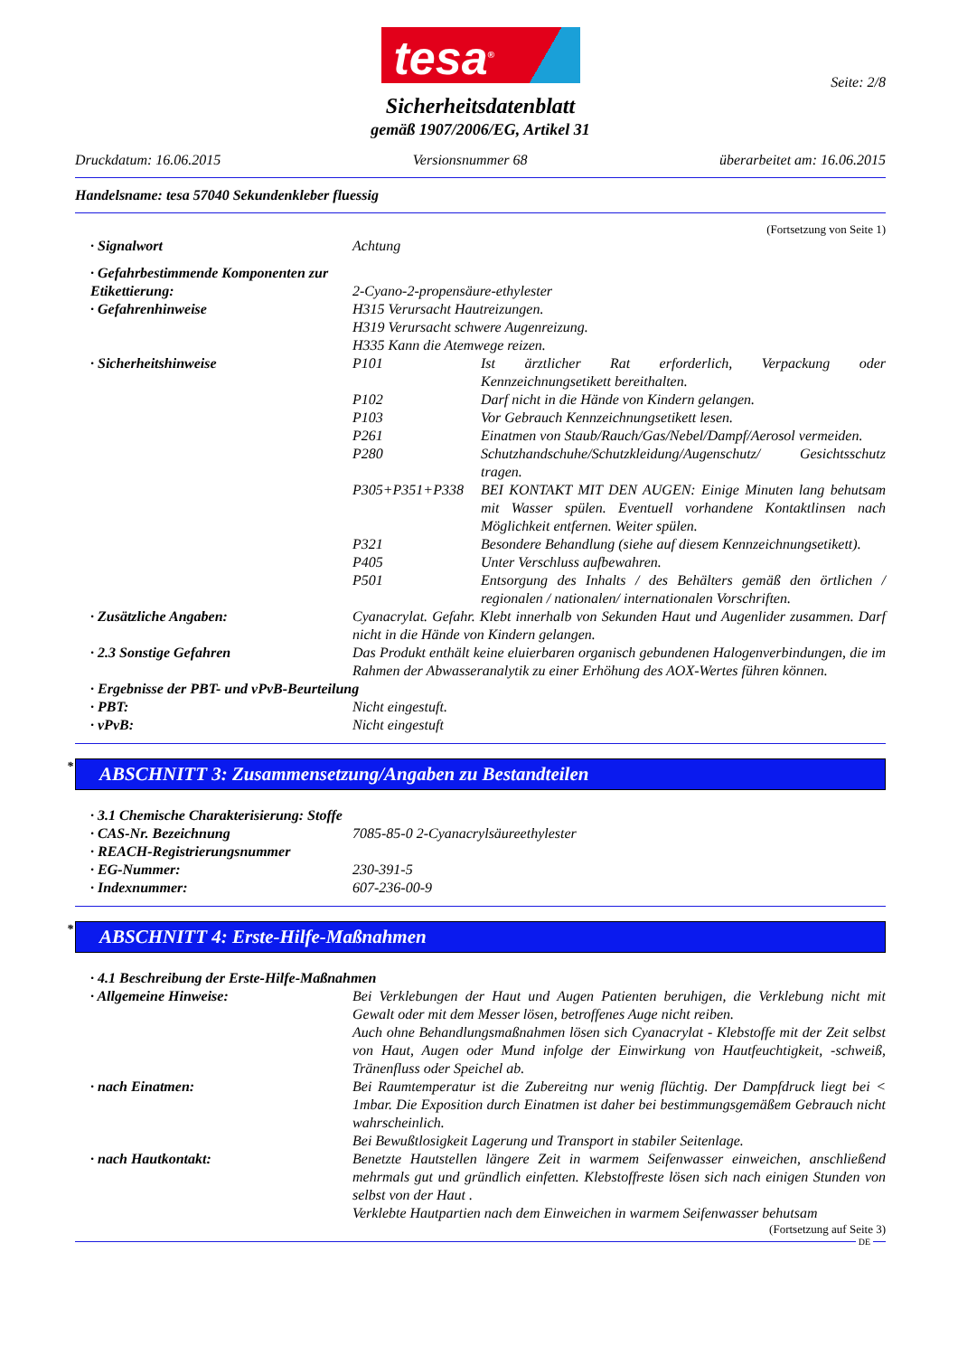tesa<sup>®</sup>
Seite: 2/8
Sicherheitsdatenblatt
gemäß 1907/2006/EG, Artikel 31
Druckdatum: 16.06.2015 Versionsnummer 68 überarbeitet am: 16.06.2015
Handelsname: tesa 57040 Sekundenkleber fluessig
(Fortsetzung von Seite 1)
· Signalwort Achtung
· Gefahrbestimmende Komponenten zur Etikettierung:
2-Cyano-2-propensäure-ethylester
· Gefahrenhinweise H315 Verursacht Hautreizungen.
H319 Verursacht schwere Augenreizung.
H335 Kann die Atemwege reizen.
· Sicherheitshinweise P101 Ist ärztlicher Rat erforderlich, Verpackung oder Kennzeichnungsetikett bereithalten.
P102 Darf nicht in die Hände von Kindern gelangen.
P103 Vor Gebrauch Kennzeichnungsetikett lesen.
P261 Einatmen von Staub/Rauch/Gas/Nebel/Dampf/Aerosol vermeiden.
P280 Schutzhandschuhe/Schutzkleidung/Augenschutz/ Gesichtsschutz tragen.
P305+P351+P338 BEI KONTAKT MIT DEN AUGEN: Einige Minuten lang behutsam mit Wasser spülen. Eventuell vorhandene Kontaktlinsen nach Möglichkeit entfernen. Weiter spülen.
P321 Besondere Behandlung (siehe auf diesem Kennzeichnungsetikett).
P405 Unter Verschluss aufbewahren.
P501 Entsorgung des Inhalts / des Behälters gemäß den örtlichen / regionalen / nationalen/ internationalen Vorschriften.
· Zusätzliche Angaben: Cyanacrylat. Gefahr. Klebt innerhalb von Sekunden Haut und Augenlider zusammen. Darf nicht in die Hände von Kindern gelangen.
· 2.3 Sonstige Gefahren Das Produkt enthält keine eluierbaren organisch gebundenen Halogenverbindungen, die im Rahmen der Abwasseranalytik zu einer Erhöhung des AOX-Wertes führen können.
· Ergebnisse der PBT- und vPvB-Beurteilung
· PBT: Nicht eingestuft.
· vPvB: Nicht eingestuft
* ABSCHNITT 3: Zusammensetzung/Angaben zu Bestandteilen
· 3.1 Chemische Charakterisierung: Stoffe
· CAS-Nr. Bezeichnung 7085-85-0 2-Cyanacrylsäureethylester
· REACH-Registrierungsnummer
· EG-Nummer: 230-391-5
· Indexnummer: 607-236-00-9
* ABSCHNITT 4: Erste-Hilfe-Maßnahmen
· 4.1 Beschreibung der Erste-Hilfe-Maßnahmen
· Allgemeine Hinweise: Bei Verklebungen der Haut und Augen Patienten beruhigen, die Verklebung nicht mit Gewalt oder mit dem Messer lösen, betroffenes Auge nicht reiben.
Auch ohne Behandlungsmaßnahmen lösen sich Cyanacrylat - Klebstoffe mit der Zeit selbst von Haut, Augen oder Mund infolge der Einwirkung von Hautfeuchtigkeit, -schweiß, Tränenfluss oder Speichel ab.
· nach Einatmen: Bei Raumtemperatur ist die Zubereitng nur wenig flüchtig. Der Dampfdruck liegt bei < 1mbar. Die Exposition durch Einatmen ist daher bei bestimmungsgemäßem Gebrauch nicht wahrscheinlich.
Bei Bewußtlosigkeit Lagerung und Transport in stabiler Seitenlage.
· nach Hautkontakt: Benetzte Hautstellen längere Zeit in warmem Seifenwasser einweichen, anschließend mehrmals gut und gründlich einfetten. Klebstoffreste lösen sich nach einigen Stunden von selbst von der Haut .
Verklebte Hautpartien nach dem Einweichen in warmem Seifenwasser behutsam
(Fortsetzung auf Seite 3)
DE